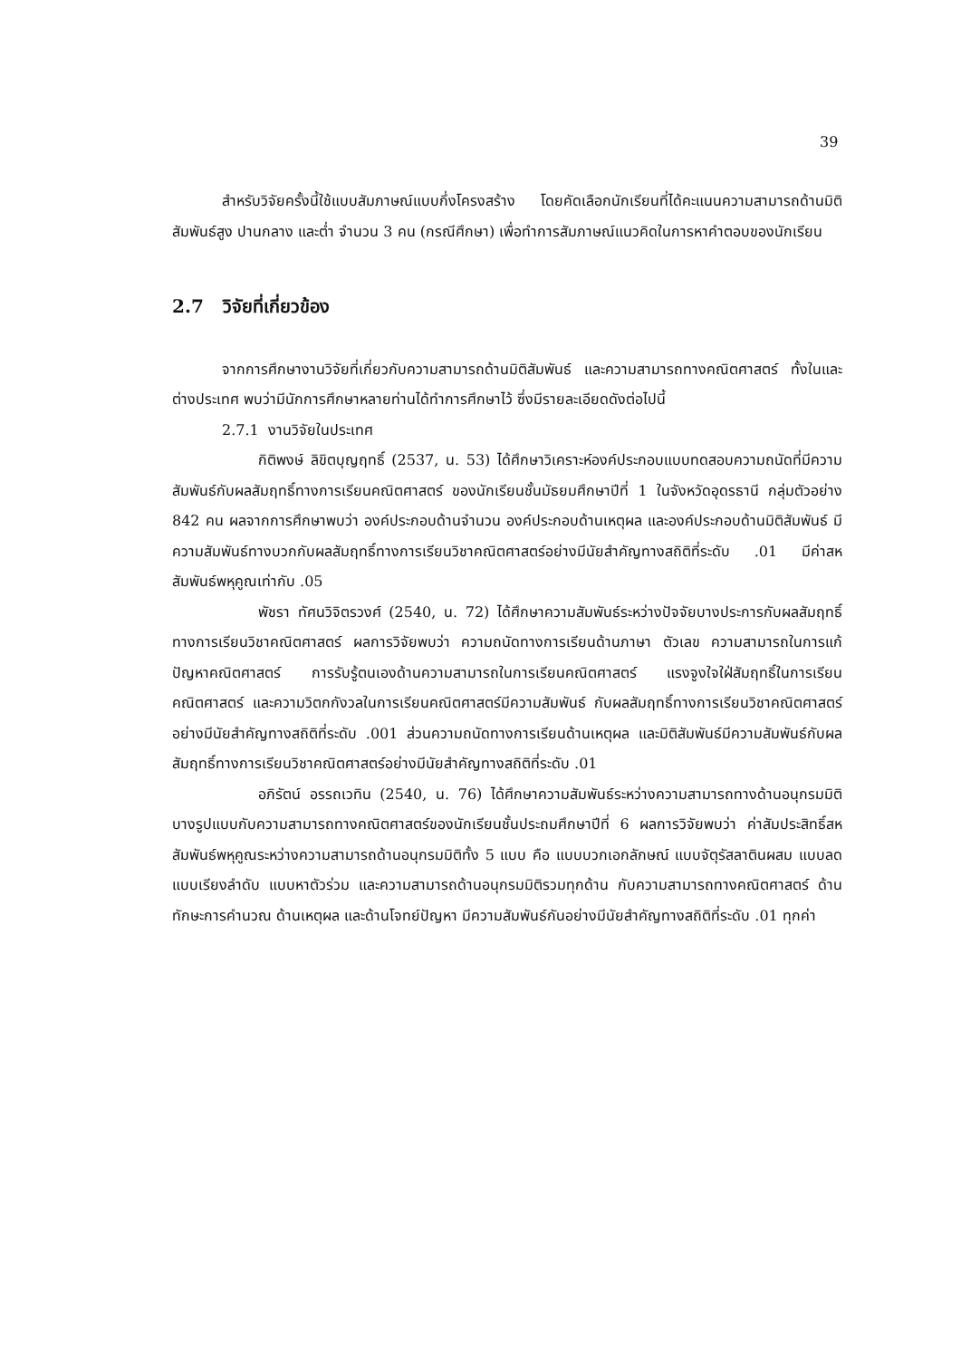39
สำหรับวิจัยครั้งนี้ใช้แบบสัมภาษณ์แบบกึ่งโครงสร้าง โดยคัดเลือกนักเรียนที่ได้คะแนนความสามารถด้านมิติสัมพันธ์สูง ปานกลาง และต่ำ จำนวน 3 คน (กรณีศึกษา) เพื่อทำการสัมภาษณ์แนวคิดในการหาคำตอบของนักเรียน
2.7 วิจัยที่เกี่ยวข้อง
จากการศึกษางานวิจัยที่เกี่ยวกับความสามารถด้านมิติสัมพันธ์ และความสามารถทางคณิตศาสตร์ ทั้งในและต่างประเทศ พบว่ามีนักการศึกษาหลายท่านได้ทำการศึกษาไว้ ซึ่งมีรายละเอียดดังต่อไปนี้
2.7.1 งานวิจัยในประเทศ
กิติพงษ์ ลิขิตบุญฤทธิ์ (2537, น. 53) ได้ศึกษาวิเคราะห์องค์ประกอบแบบทดสอบความถนัดที่มีความสัมพันธ์กับผลสัมฤทธิ์ทางการเรียนคณิตศาสตร์ ของนักเรียนชั้นมัธยมศึกษาปีที่ 1 ในจังหวัดอุดรธานี กลุ่มตัวอย่าง 842 คน ผลจากการศึกษาพบว่า องค์ประกอบด้านจำนวน องค์ประกอบด้านเหตุผล และองค์ประกอบด้านมิติสัมพันธ์ มีความสัมพันธ์ทางบวกกับผลสัมฤทธิ์ทางการเรียนวิชาคณิตศาสตร์อย่างมีนัยสำคัญทางสถิติที่ระดับ .01 มีค่าสหสัมพันธ์พหุคูณเท่ากับ .05
พัชรา ทัศนวิจิตรวงศ์ (2540, น. 72) ได้ศึกษาความสัมพันธ์ระหว่างปัจจัยบางประการกับผลสัมฤทธิ์ทางการเรียนวิชาคณิตศาสตร์ ผลการวิจัยพบว่า ความถนัดทางการเรียนด้านภาษา ตัวเลข ความสามารถในการแก้ปัญหาคณิตศาสตร์ การรับรู้ตนเองด้านความสามารถในการเรียนคณิตศาสตร์ แรงจูงใจใฝ่สัมฤทธิ์ในการเรียนคณิตศาสตร์ และความวิตกกังวลในการเรียนคณิตศาสตร์มีความสัมพันธ์ กับผลสัมฤทธิ์ทางการเรียนวิชาคณิตศาสตร์อย่างมีนัยสำคัญทางสถิติที่ระดับ .001 ส่วนความถนัดทางการเรียนด้านเหตุผล และมิติสัมพันธ์มีความสัมพันธ์กับผลสัมฤทธิ์ทางการเรียนวิชาคณิตศาสตร์อย่างมีนัยสำคัญทางสถิติที่ระดับ .01
อภิรัตน์ อรรถเวทิน (2540, น. 76) ได้ศึกษาความสัมพันธ์ระหว่างความสามารถทางด้านอนุกรมมิติบางรูปแบบกับความสามารถทางคณิตศาสตร์ของนักเรียนชั้นประถมศึกษาปีที่ 6 ผลการวิจัยพบว่า ค่าสัมประสิทธิ์สหสัมพันธ์พหุคูณระหว่างความสามารถด้านอนุกรมมิติทั้ง 5 แบบ คือ แบบบวกเอกลักษณ์ แบบจัตุรัสลาตินผสม แบบลด แบบเรียงลำดับ แบบหาตัวร่วม และความสามารถด้านอนุกรมมิติรวมทุกด้าน กับความสามารถทางคณิตศาสตร์ ด้านทักษะการคำนวณ ด้านเหตุผล และด้านโจทย์ปัญหา มีความสัมพันธ์กันอย่างมีนัยสำคัญทางสถิติที่ระดับ .01 ทุกค่า